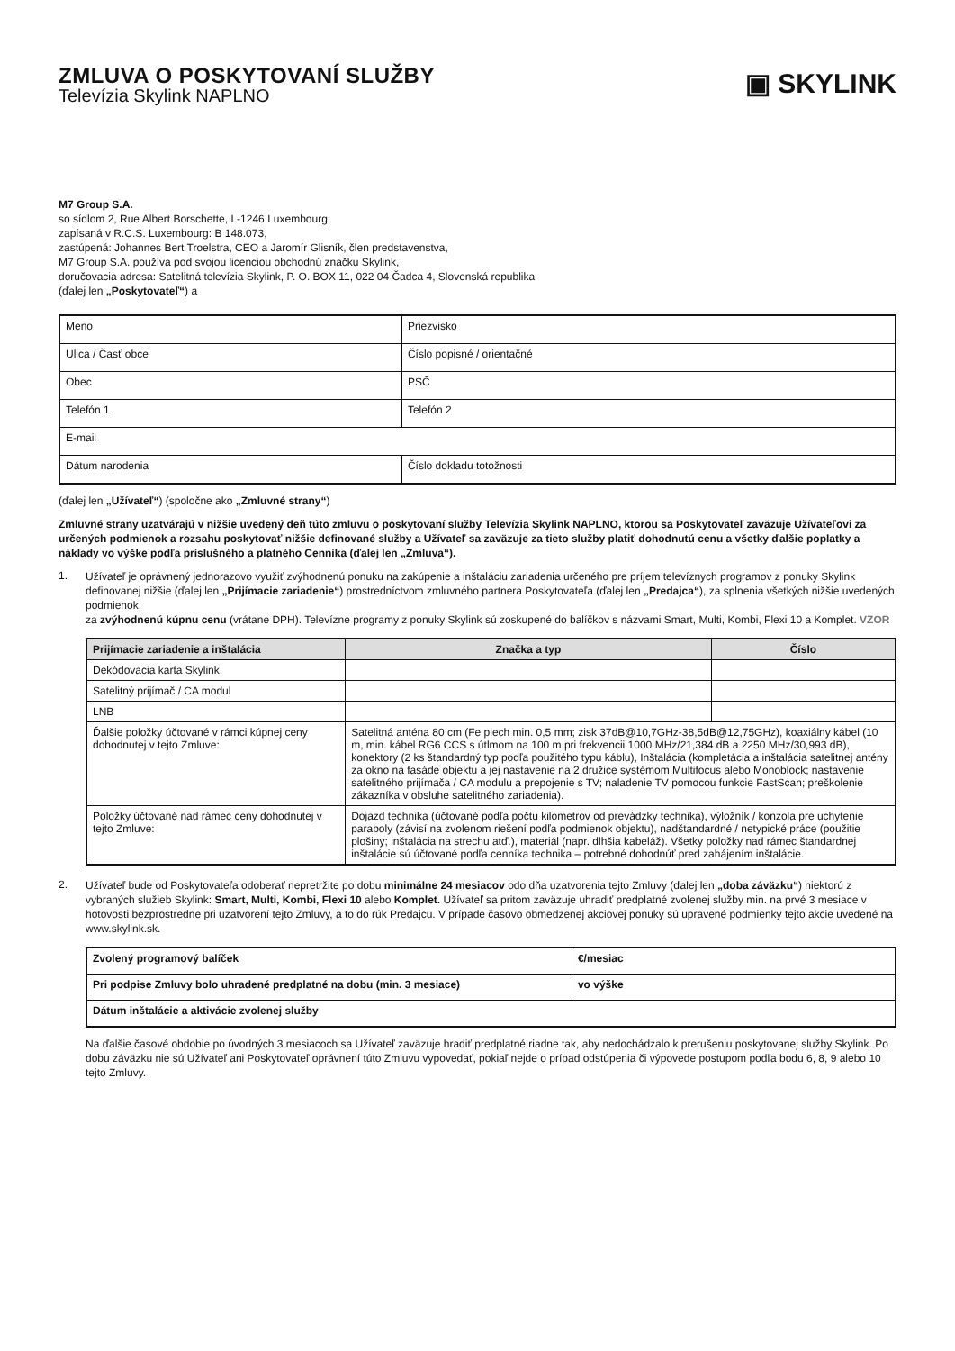ZMLUVA O POSKYTOVANÍ SLUŽBY
Televízia Skylink NAPLNO
▣ SKYLINK
M7 Group S.A.
so sídlom 2, Rue Albert Borschette, L-1246 Luxembourg,
zapísaná v R.C.S. Luxembourg: B 148.073,
zastúpená: Johannes Bert Troelstra, CEO a Jaromír Glisník, člen predstavenstva,
M7 Group S.A. používa pod svojou licenciou obchodnú značku Skylink,
doručovacia adresa: Satelitná televízia Skylink, P. O. BOX 11, 022 04 Čadca 4, Slovenská republika
(ďalej len „Poskytovateľ“) a
| Meno | Priezvisko |
| Ulica / Časť obce | Číslo popisné / orientačné |
| Obec | PSČ |
| Telefón 1 | Telefón 2 |
| E-mail | |
| Dátum narodenia | Číslo dokladu totožnosti |
(ďalej len „Užívateľ“) (spoločne ako „Zmluvné strany“)
Zmluvné strany uzatvárajú v nižšie uvedený deň túto zmluvu o poskytovaní služby Televízia Skylink NAPLNO, ktorou sa Poskytovateľ zaväzuje Užívateľovi za určených podmienok a rozsahu poskytovať nižšie definované služby a Užívateľ sa zaväzuje za tieto služby platiť dohodnutú cenu a všetky ďalšie poplatky a náklady vo výške podľa príslušného a platného Cenníka (ďalej len „Zmluva“).
1.
Užívateľ je oprávnený jednorazovo využiť zvýhodnenú ponuku na zakúpenie a inštaláciu zariadenia určeného pre príjem televíznych programov z ponuky Skylink definovanej nižšie (ďalej len „Prijímacie zariadenie“) prostredníctvom zmluvného partnera Poskytovateľa (ďalej len „Predajca“), za splnenia všetkých nižšie uvedených podmienok,
za zvýhodnenú kúpnu cenu (vrátane DPH). Televízne programy z ponuky Skylink sú zoskupené do balíčkov s názvami Smart, Multi, Kombi, Flexi 10 a Komplet. VZOR
| Prijímacie zariadenie a inštalácia | Značka a typ | Číslo |
| --- | --- | --- |
| Dekódovacia karta Skylink | | |
| Satelitný prijímač / CA modul | | |
| LNB | | |
| Ďalšie položky účtované v rámci kúpnej ceny dohodnutej v tejto Zmluve: | Satelitná anténa 80 cm (Fe plech min. 0,5 mm; zisk 37dB@10,7GHz-38,5dB@12,75GHz), koaxiálny kábel (10 m, min. kábel RG6 CCS s útlmom na 100 m pri frekvencii 1000 MHz/21,384 dB a 2250 MHz/30,993 dB), konektory (2 ks štandardný typ podľa použitého typu káblu), Inštalácia (kompletácia a inštalácia satelitnej antény za okno na fasáde objektu a jej nastavenie na 2 družice systémom Multifocus alebo Monoblock; nastavenie satelitného prijímača / CA modulu a prepojenie s TV; naladenie TV pomocou funkcie FastScan; preškolenie zákazníka v obsluhe satelitného zariadenia). | |
| Položky účtované nad rámec ceny dohodnutej v tejto Zmluve: | Dojazd technika (účtované podľa počtu kilometrov od prevádzky technika), výložník / konzola pre uchytenie paraboly (závisí na zvolenom riešení podľa podmienok objektu), nadštandardné / netypické práce (použitie plošiny; inštalácia na strechu atď.), materiál (napr. dlhšia kabeláž). Všetky položky nad rámec štandardnej inštalácie sú účtované podľa cenníka technika – potrebné dohodnúť pred zahájením inštalácie. | |
2.
Užívateľ bude od Poskytovateľa odoberať nepretržite po dobu minimálne 24 mesiacov odo dňa uzatvorenia tejto Zmluvy (ďalej len „doba záväzku“) niektorú z vybraných služieb Skylink: Smart, Multi, Kombi, Flexi 10 alebo Komplet. Užívateľ sa pritom zaväzuje uhradiť predplatné zvolenej služby min. na prvé 3 mesiace v hotovosti bezprostredne pri uzatvorení tejto Zmluvy, a to do rúk Predajcu. V prípade časovo obmedzenej akciovej ponuky sú upravené podmienky tejto akcie uvedené na www.skylink.sk.
| Zvolený programový balíček | €/mesiac |
| Pri podpise Zmluvy bolo uhradené predplatné na dobu (min. 3 mesiace) | vo výške |
| Dátum inštalácie a aktivácie zvolenej služby | |
Na ďalšie časové obdobie po úvodných 3 mesiacoch sa Užívateľ zaväzuje hradiť predplatné riadne tak, aby nedochádzalo k prerušeniu poskytovanej služby Skylink. Po dobu záväzku nie sú Užívateľ ani Poskytovateľ oprávnení túto Zmluvu vypovedať, pokiaľ nejde o prípad odstúpenia či výpovede postupom podľa bodu 6, 8, 9 alebo 10 tejto Zmluvy.